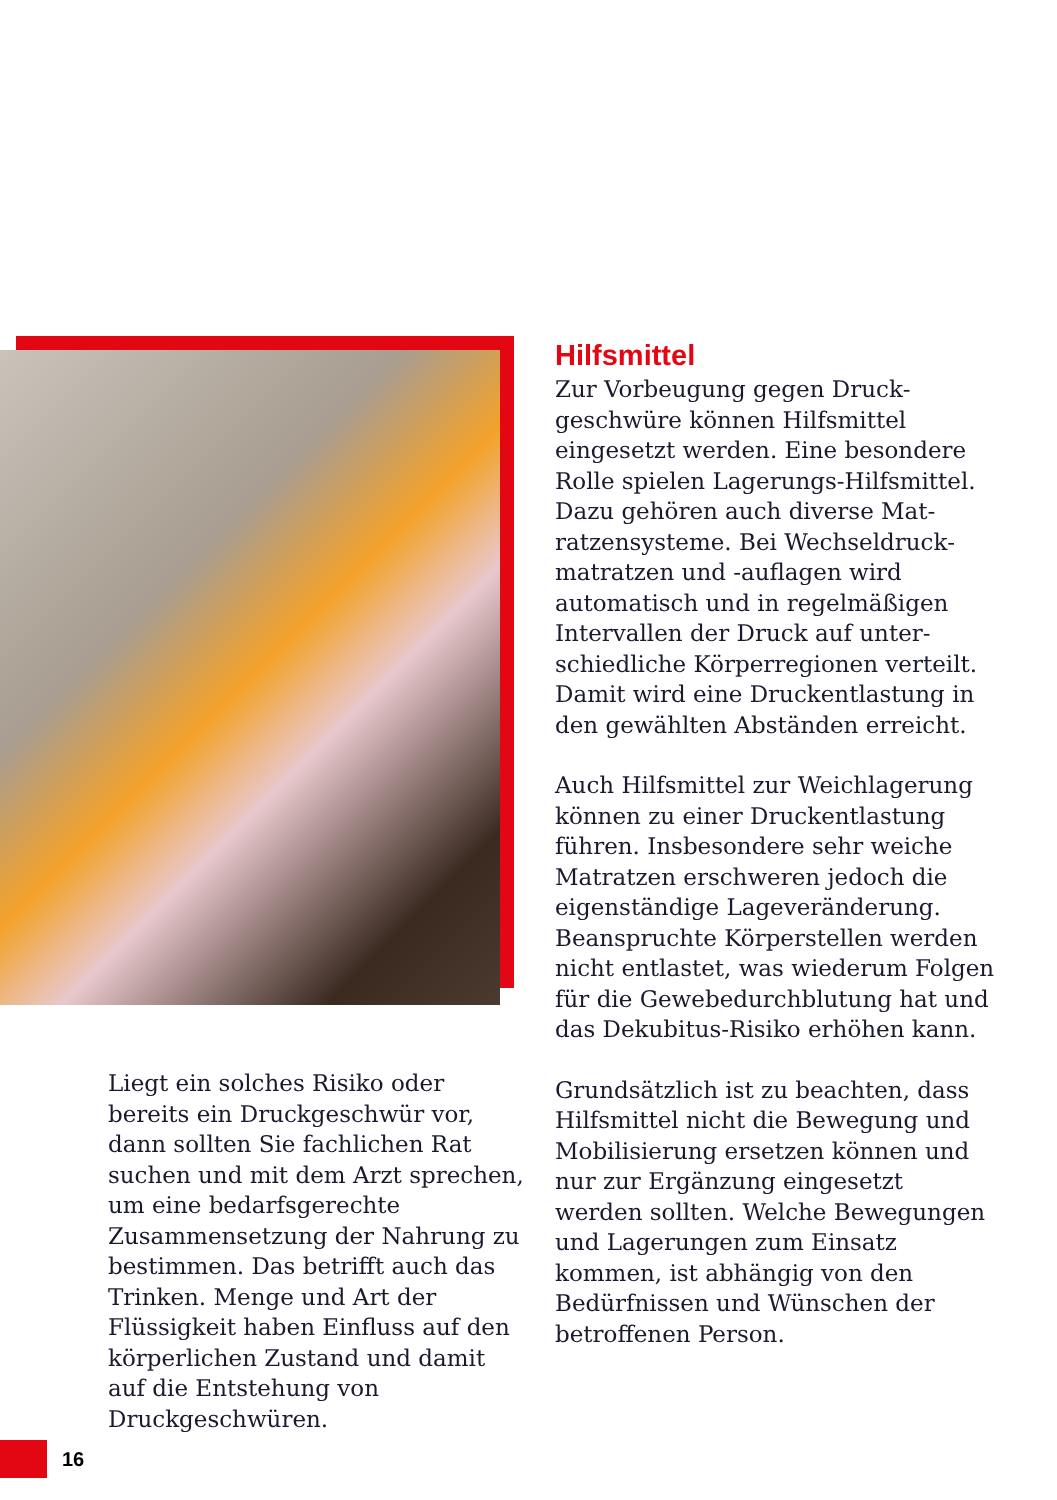Hilfsmittel
Zur Vorbeugung gegen Druck­geschwüre können Hilfsmittel eingesetzt werden. Eine besondere Rolle spielen Lagerungs-Hilfsmittel. Dazu gehören auch diverse Mat­ratzensysteme. Bei Wechseldruck­matratzen und -auflagen wird automatisch und in regelmäßigen Intervallen der Druck auf unter­schiedliche Körperregionen ver­teilt. Damit wird eine Druckentlas­tung in den gewählten Abständen erreicht.
Auch Hilfsmittel zur Weichlagerung können zu einer Druckentlastung führen. Insbesondere sehr weiche Matratzen erschweren jedoch die eigenständige Lageveränderung. Beanspruchte Körperstellen wer­den nicht entlastet, was wiederum Folgen für die Gewebedurchblutung hat und das Dekubitus-Risiko er­höhen kann.
Grundsätzlich ist zu beachten, dass Hilfsmittel nicht die Bewegung und Mobilisierung ersetzen können und nur zur Ergänzung eingesetzt werden sollten. Welche Bewegun­gen und Lagerungen zum Einsatz kommen, ist abhängig von den Bedürfnissen und Wünschen der betroffenen Person.
Liegt ein solches Risiko oder bereits ein Druckgeschwür vor, dann soll­ten Sie fachlichen Rat suchen und mit dem Arzt sprechen, um eine bedarfsgerechte Zusammensetzung der Nahrung zu bestimmen. Das betrifft auch das Trinken. Menge und Art der Flüssigkeit haben Ein­fluss auf den körperlichen Zustand und damit auf die Entstehung von Druckgeschwüren.
16